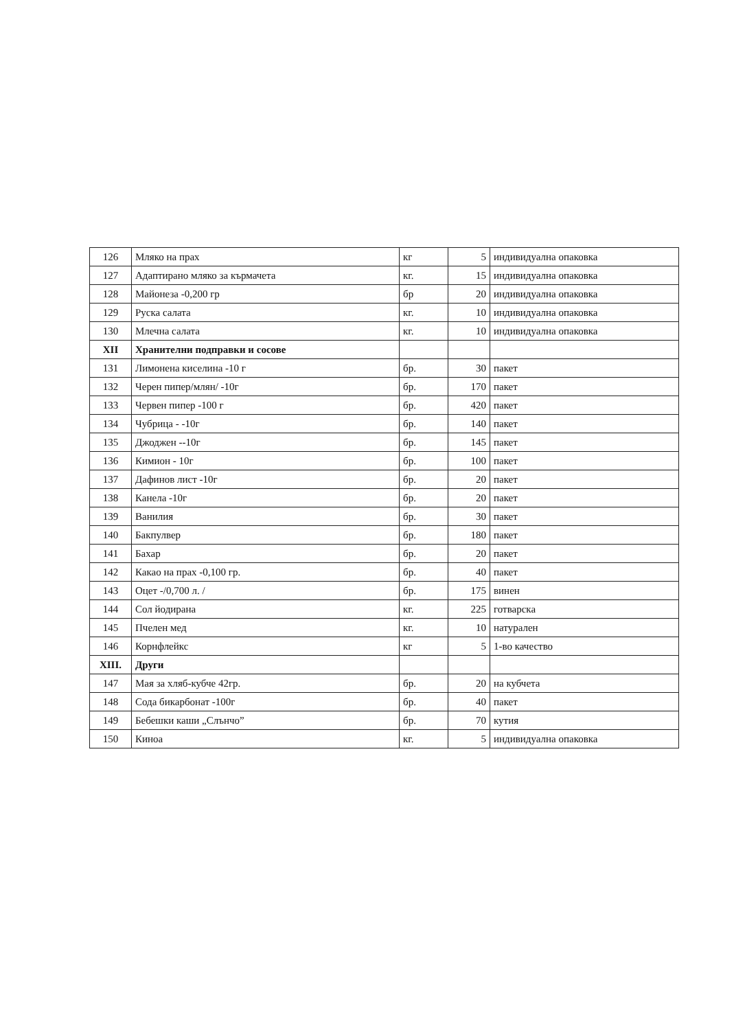| 126 | Мляко на прах | кг | 5 | индивидуална опаковка |
| 127 | Адаптирано мляко за кърмачета | кг. | 15 | индивидуална опаковка |
| 128 | Майонеза -0,200 гр | бр | 20 | индивидуална опаковка |
| 129 | Руска салата | кг. | 10 | индивидуална опаковка |
| 130 | Млечна салата | кг. | 10 | индивидуална опаковка |
| XII | Хранителни подправки и сосове | | | |
| 131 | Лимонена киселина -10 г | бр. | 30 | пакет |
| 132 | Черен пипер/млян/ -10г | бр. | 170 | пакет |
| 133 | Червен пипер -100 г | бр. | 420 | пакет |
| 134 | Чубрица - -10г | бр. | 140 | пакет |
| 135 | Джоджен --10г | бр. | 145 | пакет |
| 136 | Кимион - 10г | бр. | 100 | пакет |
| 137 | Дафинов лист -10г | бр. | 20 | пакет |
| 138 | Канела -10г | бр. | 20 | пакет |
| 139 | Ванилия | бр. | 30 | пакет |
| 140 | Бакпулвер | бр. | 180 | пакет |
| 141 | Бахар | бр. | 20 | пакет |
| 142 | Какао на прах -0,100 гр. | бр. | 40 | пакет |
| 143 | Оцет -/0,700 л. / | бр. | 175 | винен |
| 144 | Сол йодирана | кг. | 225 | готварска |
| 145 | Пчелен мед | кг. | 10 | натурален |
| 146 | Корнфлейкс | кг | 5 | 1-во качество |
| XIII. | Други | | | |
| 147 | Мая за хляб-кубче 42гр. | бр. | 20 | на кубчета |
| 148 | Сода бикарбонат -100г | бр. | 40 | пакет |
| 149 | Бебешки каши „Слънчо” | бр. | 70 | кутия |
| 150 | Киноа | кг. | 5 | индивидуална опаковка |